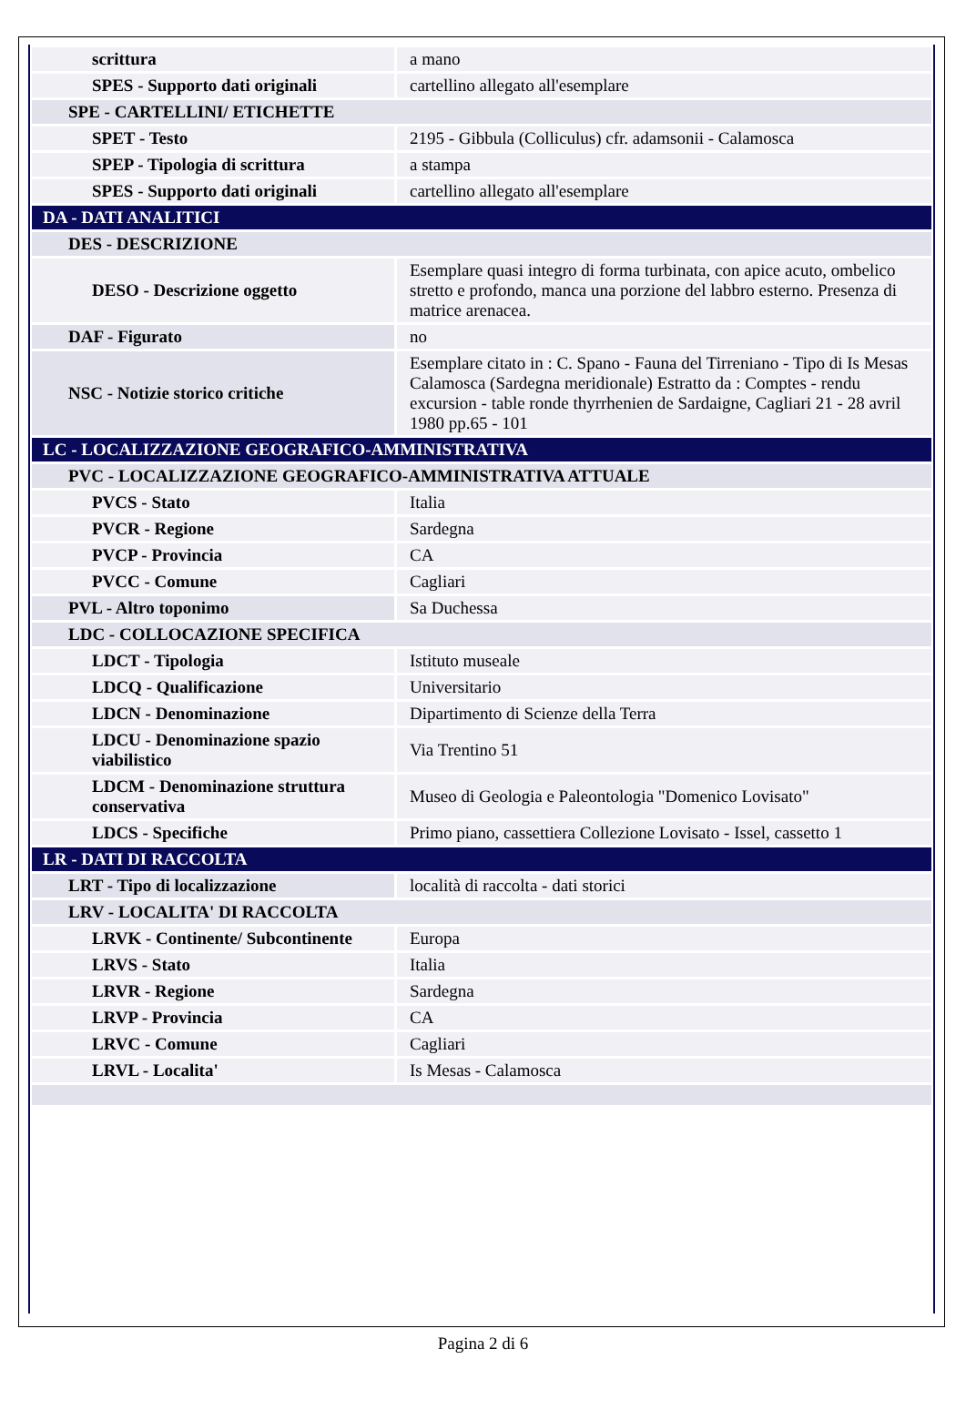| scrittura | a mano |
| SPES - Supporto dati originali | cartellino allegato all'esemplare |
| SPE - CARTELLINI/ ETICHETTE | |
| SPET - Testo | 2195 - Gibbula (Colliculus) cfr. adamsonii - Calamosca |
| SPEP - Tipologia di scrittura | a stampa |
| SPES - Supporto dati originali | cartellino allegato all'esemplare |
| DA - DATI ANALITICI | |
| DES - DESCRIZIONE | |
| DESO - Descrizione oggetto | Esemplare quasi integro di forma turbinata, con apice acuto, ombelico stretto e profondo, manca una porzione del labbro esterno. Presenza di matrice arenacea. |
| DAF - Figurato | no |
| NSC - Notizie storico critiche | Esemplare citato in : C. Spano - Fauna del Tirreniano - Tipo di Is Mesas Calamosca (Sardegna meridionale) Estratto da : Comptes - rendu excursion - table ronde thyrrhenien de Sardaigne, Cagliari 21 - 28 avril 1980 pp.65 - 101 |
| LC - LOCALIZZAZIONE GEOGRAFICO-AMMINISTRATIVA | |
| PVC - LOCALIZZAZIONE GEOGRAFICO-AMMINISTRATIVA ATTUALE | |
| PVCS - Stato | Italia |
| PVCR - Regione | Sardegna |
| PVCP - Provincia | CA |
| PVCC - Comune | Cagliari |
| PVL - Altro toponimo | Sa Duchessa |
| LDC - COLLOCAZIONE SPECIFICA | |
| LDCT - Tipologia | Istituto museale |
| LDCQ - Qualificazione | Universitario |
| LDCN - Denominazione | Dipartimento di Scienze della Terra |
| LDCU - Denominazione spazio viabilistico | Via Trentino 51 |
| LDCM - Denominazione struttura conservativa | Museo di Geologia e Paleontologia "Domenico Lovisato" |
| LDCS - Specifiche | Primo piano, cassettiera Collezione Lovisato - Issel, cassetto 1 |
| LR - DATI DI RACCOLTA | |
| LRT - Tipo di localizzazione | località di raccolta - dati storici |
| LRV - LOCALITA' DI RACCOLTA | |
| LRVK - Continente/ Subcontinente | Europa |
| LRVS - Stato | Italia |
| LRVR - Regione | Sardegna |
| LRVP - Provincia | CA |
| LRVC - Comune | Cagliari |
| LRVL - Localita' | Is Mesas - Calamosca |
Pagina 2 di 6